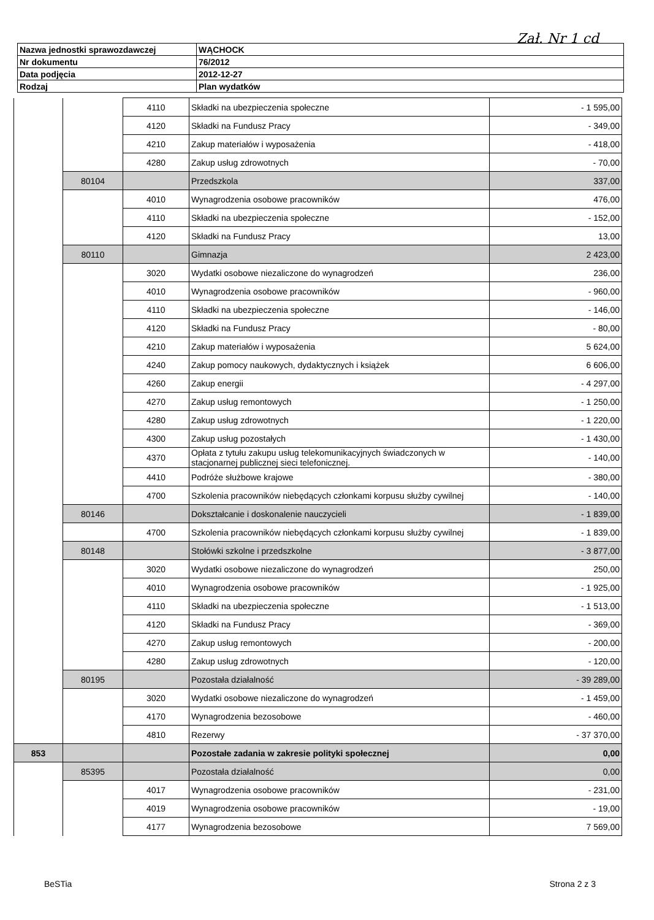Zał. Nr 1 cd
| Nazwa jednostki sprawozdawczej | WĄCHOCK |
| Nr dokumentu | 76/2012 |
| Data podjęcia | 2012-12-27 |
| Rodzaj | Plan wydatków |
| | | 4110 | Składki na ubezpieczenia społeczne | - 1 595,00 |
| | | 4120 | Składki na Fundusz Pracy | - 349,00 |
| | | 4210 | Zakup materiałów i wyposażenia | - 418,00 |
| | | 4280 | Zakup usług zdrowotnych | - 70,00 |
| | 80104 | | Przedszkola | 337,00 |
| | | 4010 | Wynagrodzenia osobowe pracowników | 476,00 |
| | | 4110 | Składki na ubezpieczenia społeczne | - 152,00 |
| | | 4120 | Składki na Fundusz Pracy | 13,00 |
| | 80110 | | Gimnazja | 2 423,00 |
| | | 3020 | Wydatki osobowe niezaliczone do wynagrodzeń | 236,00 |
| | | 4010 | Wynagrodzenia osobowe pracowników | - 960,00 |
| | | 4110 | Składki na ubezpieczenia społeczne | - 146,00 |
| | | 4120 | Składki na Fundusz Pracy | - 80,00 |
| | | 4210 | Zakup materiałów i wyposażenia | 5 624,00 |
| | | 4240 | Zakup pomocy naukowych, dydaktycznych i książek | 6 606,00 |
| | | 4260 | Zakup energii | - 4 297,00 |
| | | 4270 | Zakup usług remontowych | - 1 250,00 |
| | | 4280 | Zakup usług zdrowotnych | - 1 220,00 |
| | | 4300 | Zakup usług pozostałych | - 1 430,00 |
| | | 4370 | Opłata z tytułu zakupu usług telekomunikacyjnych świadczonych w stacjonarnej publicznej sieci telefonicznej. | - 140,00 |
| | | 4410 | Podróże służbowe krajowe | - 380,00 |
| | | 4700 | Szkolenia pracowników niebędących członkami korpusu służby cywilnej | - 140,00 |
| | 80146 | | Dokształcanie i doskonalenie nauczycieli | - 1 839,00 |
| | | 4700 | Szkolenia pracowników niebędących członkami korpusu służby cywilnej | - 1 839,00 |
| | 80148 | | Stołówki szkolne i przedszkolne | - 3 877,00 |
| | | 3020 | Wydatki osobowe niezaliczone do wynagrodzeń | 250,00 |
| | | 4010 | Wynagrodzenia osobowe pracowników | - 1 925,00 |
| | | 4110 | Składki na ubezpieczenia społeczne | - 1 513,00 |
| | | 4120 | Składki na Fundusz Pracy | - 369,00 |
| | | 4270 | Zakup usług remontowych | - 200,00 |
| | | 4280 | Zakup usług zdrowotnych | - 120,00 |
| | 80195 | | Pozostała działalność | - 39 289,00 |
| | | 3020 | Wydatki osobowe niezaliczone do wynagrodzeń | - 1 459,00 |
| | | 4170 | Wynagrodzenia bezosobowe | - 460,00 |
| | | 4810 | Rezerwy | - 37 370,00 |
| 853 | | | Pozostałe zadania w zakresie polityki społecznej | 0,00 |
| | 85395 | | Pozostała działalność | 0,00 |
| | | 4017 | Wynagrodzenia osobowe pracowników | - 231,00 |
| | | 4019 | Wynagrodzenia osobowe pracowników | - 19,00 |
| | | 4177 | Wynagrodzenia bezosobowe | 7 569,00 |
BeSTia Strona 2 z 3